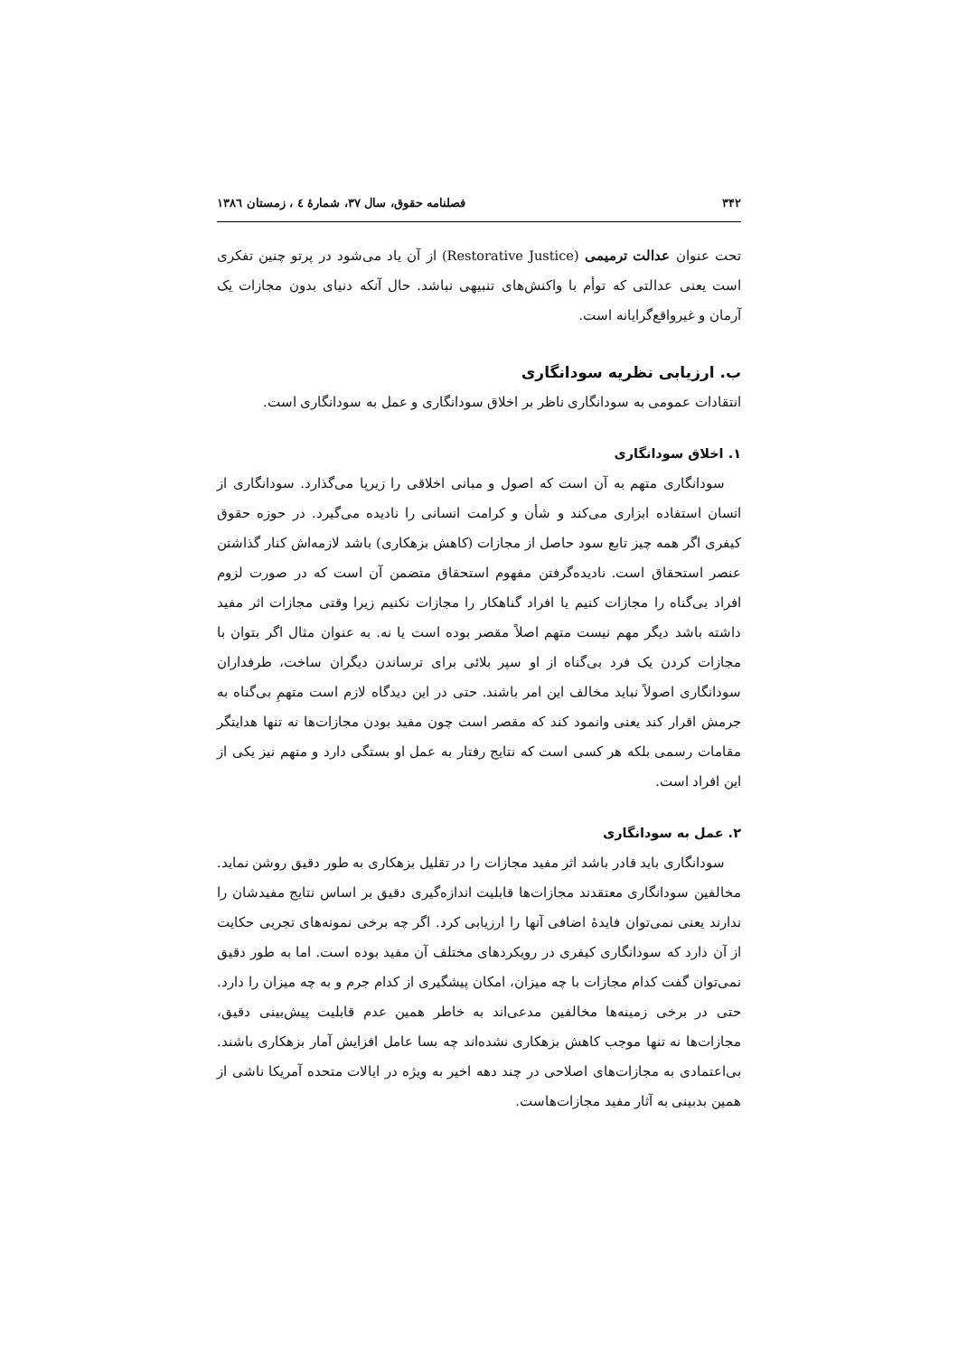۳۴۲ فصلنامه حقوق، سال ۳۷، شمارهٔ ٤ ، زمستان ۱۳۸٦
تحت عنوان عدالت ترمیمی (Restorative Justice) از آن یاد می‌شود در پرتو چنین تفکری است یعنی عدالتی که توأم با واکنش‌های تنبیهی نباشد. حال آنکه دنیای بدون مجازات یک آرمان و غیرواقع‌گرایانه است.
ب. ارزیابی نظریه سودانگاری
انتقادات عمومی به سودانگاری ناظر بر اخلاق سودانگاری و عمل به سودانگاری است.
۱. اخلاق سودانگاری
سودانگاری متهم به آن است که اصول و مبانی اخلاقی را زیرپا می‌گذارد. سودانگاری از انسان استفاده ابزاری می‌کند و شأن و کرامت انسانی را نادیده می‌گیرد. در حوزه حقوق کیفری اگر همه چیز تابع سود حاصل از مجازات (کاهش بزهکاری) باشد لازمه‌اش کنار گذاشتن عنصر استحقاق است. نادیده‌گرفتن مفهوم استحقاق متضمن آن است که در صورت لزوم افراد بی‌گناه را مجازات کنیم یا افراد گناهکار را مجازات نکنیم زیرا وقتی مجازات اثر مفید داشته باشد دیگر مهم نیست متهم اصلاً مقصر بوده است یا نه. به عنوان مثال اگر بتوان با مجازات کردن یک فرد بی‌گناه از او سپر بلائی برای ترساندن دیگران ساخت، طرفداران سودانگاری اصولاً نباید مخالف این امر باشند. حتی در این دیدگاه لازم است متهمِ بی‌گناه به جرمش اقرار کند یعنی وانمود کند که مقصر است چون مفید بودن مجازات‌ها نه تنها هدایتگر مقامات رسمی بلکه هر کسی است که نتایج رفتار به عمل او بستگی دارد و متهم نیز یکی از این افراد است.
۲. عمل به سودانگاری
سودانگاری باید قادر باشد اثر مفید مجازات را در تقلیل بزهکاری به طور دقیق روشن نماید. مخالفین سودانگاری معتقدند مجازات‌ها قابلیت اندازه‌گیری دقیق بر اساس نتایج مفیدشان را ندارند یعنی نمی‌توان فایدهٔ اضافی آنها را ارزیابی کرد. اگر چه برخی نمونه‌های تجربی حکایت از آن دارد که سودانگاری کیفری در رویکردهای مختلف آن مفید بوده است. اما به طور دقیق نمی‌توان گفت کدام مجازات با چه میزان، امکان پیشگیری از کدام جرم و به چه میزان را دارد. حتی در برخی زمینه‌ها مخالفین مدعی‌اند به خاطر همین عدم قابلیت پیش‌بینی دقیق، مجازات‌ها نه تنها موجب کاهش بزهکاری نشده‌اند چه بسا عامل افزایش آمار بزهکاری باشند. بی‌اعتمادی به مجازات‌های اصلاحی در چند دهه اخیر به ویژه در ایالات متحده آمریکا ناشی از همین بدبینی به آثار مفید مجازات‌هاست.